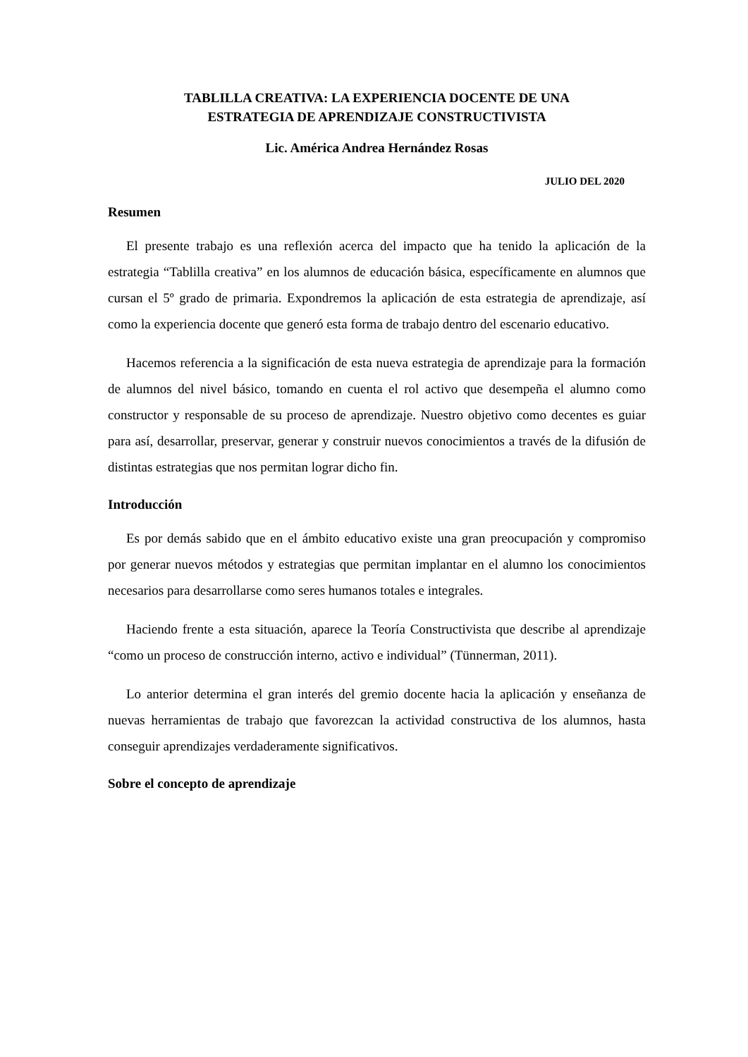TABLILLA CREATIVA: LA EXPERIENCIA DOCENTE DE UNA
ESTRATEGIA DE APRENDIZAJE CONSTRUCTIVISTA
Lic. América Andrea Hernández Rosas
JULIO DEL 2020
Resumen
El presente trabajo es una reflexión acerca del impacto que ha tenido la aplicación de la estrategia “Tablilla creativa” en los alumnos de educación básica, específicamente en alumnos que cursan el 5º grado de primaria. Expondremos la aplicación de esta estrategia de aprendizaje, así como la experiencia docente que generó esta forma de trabajo dentro del escenario educativo.
Hacemos referencia a la significación de esta nueva estrategia de aprendizaje para la formación de alumnos del nivel básico, tomando en cuenta el rol activo que desempeña el alumno como constructor y responsable de su proceso de aprendizaje. Nuestro objetivo como decentes es guiar para así, desarrollar, preservar, generar y construir nuevos conocimientos a través de la difusión de distintas estrategias que nos permitan lograr dicho fin.
Introducción
Es por demás sabido que en el ámbito educativo existe una gran preocupación y compromiso por generar nuevos métodos y estrategias que permitan implantar en el alumno los conocimientos necesarios para desarrollarse como seres humanos totales e integrales.
Haciendo frente a esta situación, aparece la Teoría Constructivista que describe al aprendizaje “como un proceso de construcción interno, activo e individual” (Tünnerman, 2011).
Lo anterior determina el gran interés del gremio docente hacia la aplicación y enseñanza de nuevas herramientas de trabajo que favorezcan la actividad constructiva de los alumnos, hasta conseguir aprendizajes verdaderamente significativos.
Sobre el concepto de aprendizaje